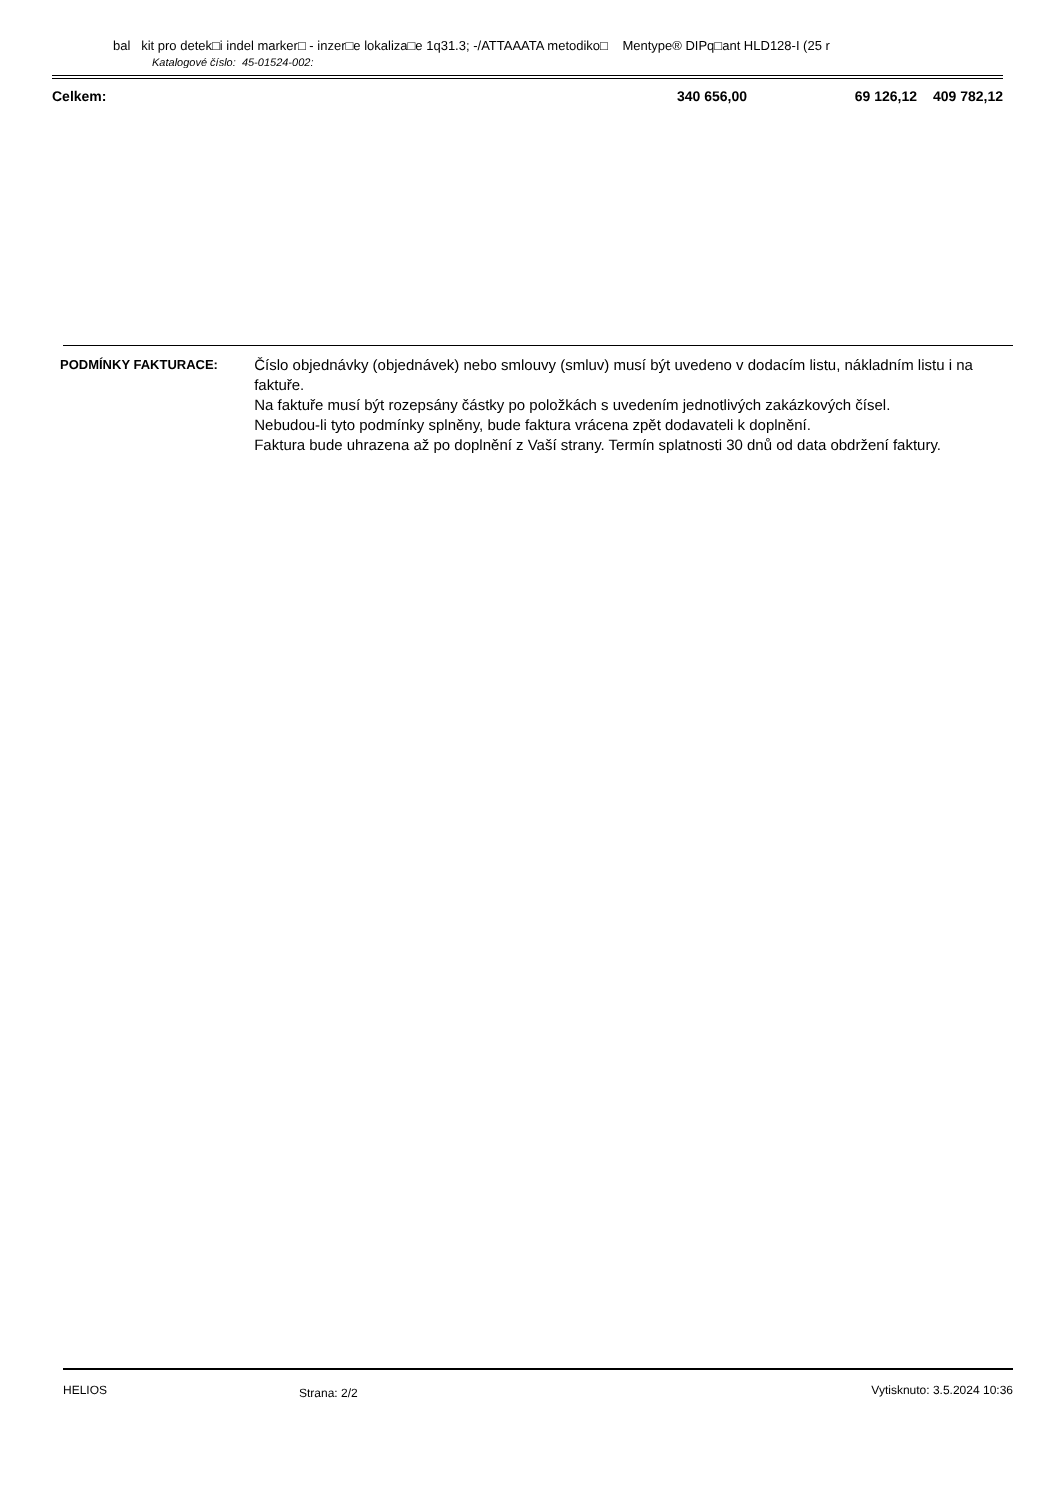bal kit pro detek□i indel marker□ - inzer□e lokaliza□e 1q31.3; -/ATTAAATA metodiko□ Mentype® DIPq□ant HLD128-I (25 r
Katalogové číslo: 45-01524-002:
| Celkem: | 340 656,00 | 69 126,12 | 409 782,12 |
PODMÍNKY FAKTURACE:
Číslo objednávky (objednávek) nebo smlouvy (smluv) musí být uvedeno v dodacím listu, nákladním listu i na faktuře.
Na faktuře musí být rozepsány částky po položkách s uvedením jednotlivých zakázkových čísel.
Nebudou-li tyto podmínky splněny, bude faktura vrácena zpět dodavateli k doplnění.
Faktura bude uhrazena až po doplnění z Vaší strany. Termín splatnosti 30 dnů od data obdržení faktury.
HELIOS
Strana: 2/2
Vytisknuto: 3.5.2024 10:36